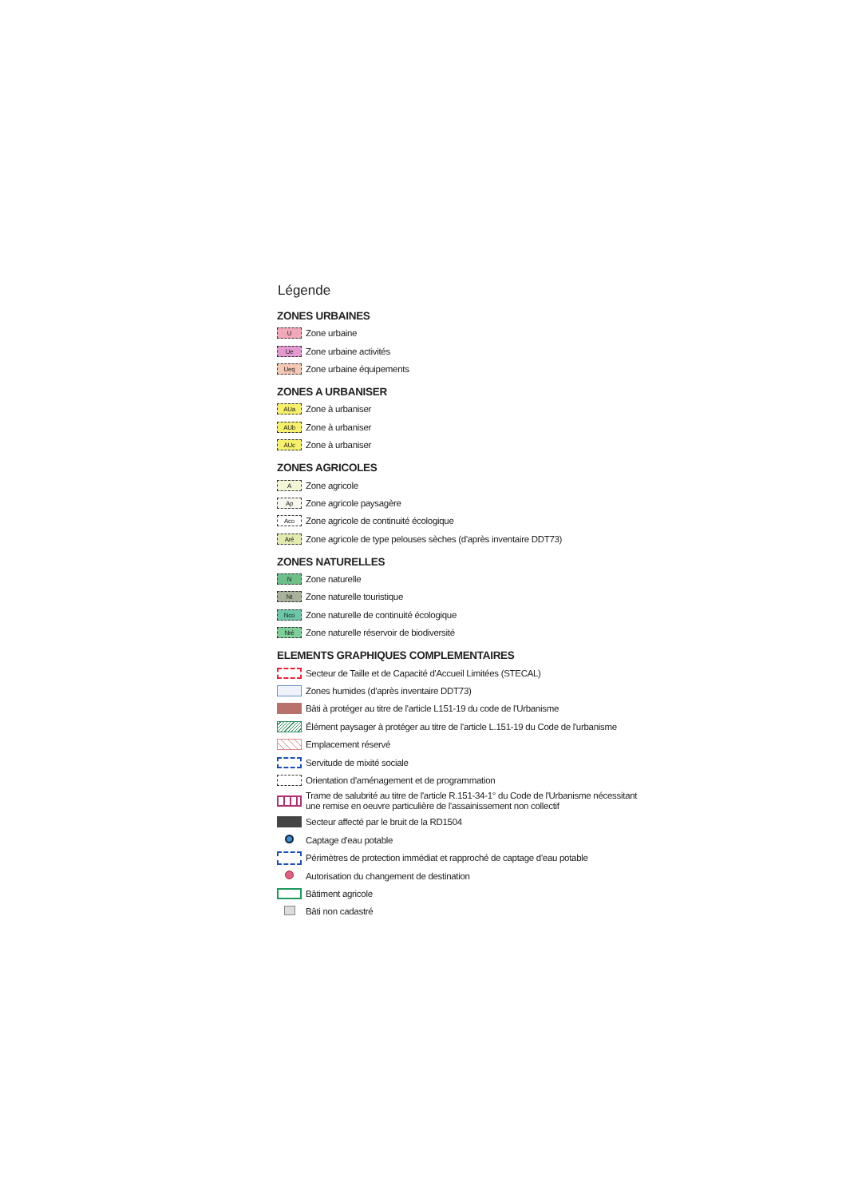Légende
ZONES URBAINES
U Zone urbaine
Ue Zone urbaine activités
Ueq Zone urbaine équipements
ZONES A URBANISER
AUa Zone à urbaniser
AUb Zone à urbaniser
AUc Zone à urbaniser
ZONES AGRICOLES
A Zone agricole
Ap Zone agricole paysagère
Aco Zone agricole de continuité écologique
Aré Zone agricole de type pelouses sèches (d'après inventaire DDT73)
ZONES NATURELLES
N Zone naturelle
Nt Zone naturelle touristique
Nco Zone naturelle de continuité écologique
Nré Zone naturelle réservoir de biodiversité
ELEMENTS GRAPHIQUES COMPLEMENTAIRES
Secteur de Taille et de Capacité d'Accueil Limitées (STECAL)
Zones humides (d'après inventaire DDT73)
Bâti à protéger au titre de l'article L151-19 du code de l'Urbanisme
Élément paysager à protéger au titre de l'article L.151-19 du Code de l'urbanisme
Emplacement réservé
Servitude de mixité sociale
Orientation d'aménagement et de programmation
Trame de salubrité au titre de l'article R.151-34-1° du Code de l'Urbanisme nécessitant
une remise en oeuvre particulière de l'assainissement non collectif
Secteur affecté par le bruit de la RD1504
Captage d'eau potable
Périmètres de protection immédiat et rapproché de captage d'eau potable
Autorisation du changement de destination
Bâtiment agricole
Bâti non cadastré